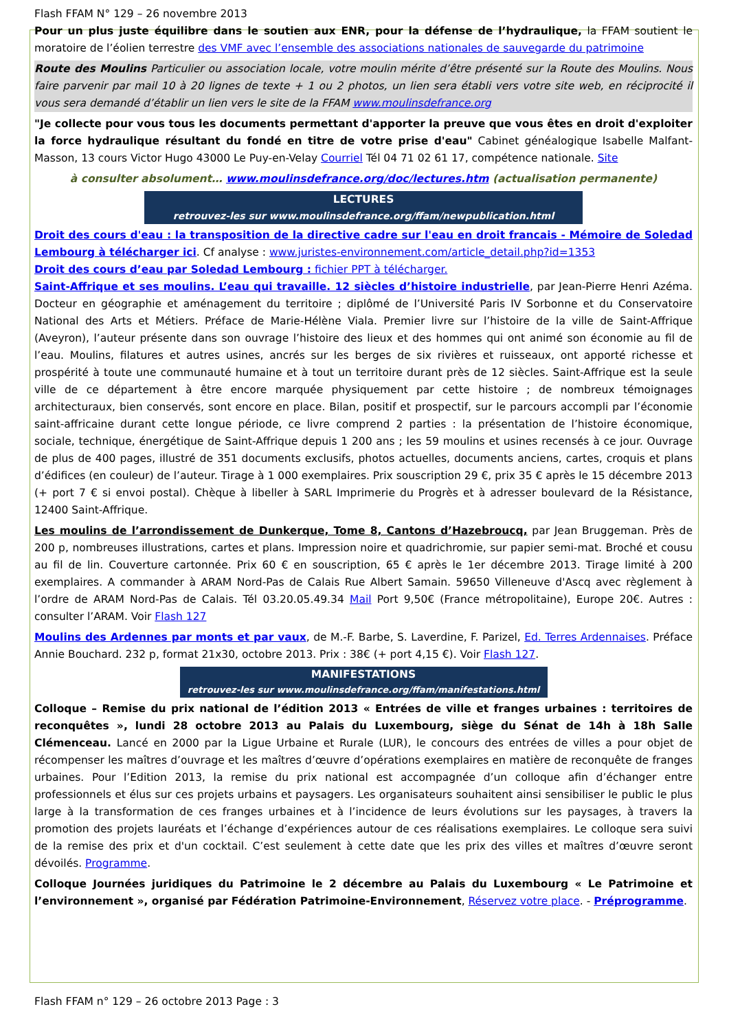Flash FFAM N° 129 – 26 novembre 2013
Pour un plus juste équilibre dans le soutien aux ENR, pour la défense de l’hydraulique, la FFAM soutient le moratoire de l’éolien terrestre des VMF avec l’ensemble des associations nationales de sauvegarde du patrimoine
Route des Moulins Particulier ou association locale, votre moulin mérite d’être présenté sur la Route des Moulins. Nous faire parvenir par mail 10 à 20 lignes de texte + 1 ou 2 photos, un lien sera établi vers votre site web, en réciprocité il vous sera demandé d’établir un lien vers le site de la FFAM www.moulinsdefrance.org
"Je collecte pour vous tous les documents permettant d'apporter la preuve que vous êtes en droit d'exploiter la force hydraulique résultant du fondé en titre de votre prise d'eau" Cabinet généalogique Isabelle Malfant-Masson, 13 cours Victor Hugo 43000 Le Puy-en-Velay Courriel Tél 04 71 02 61 17, compétence nationale. Site
à consulter absolument… www.moulinsdefrance.org/doc/lectures.htm (actualisation permanente)
LECTURES
retrouvez-les sur www.moulinsdefrance.org/ffam/newpublication.html
Droit des cours d'eau : la transposition de la directive cadre sur l'eau en droit francais - Mémoire de Soledad Lembourg à télécharger ici. Cf analyse : www.juristes-environnement.com/article_detail.php?id=1353
Droit des cours d’eau par Soledad Lembourg : fichier PPT à télécharger.
Saint-Affrique et ses moulins. L’eau qui travaille. 12 siècles d’histoire industrielle, par Jean-Pierre Henri Azéma. Docteur en géographie et aménagement du territoire ; diplômé de l’Université Paris IV Sorbonne et du Conservatoire National des Arts et Métiers. Préface de Marie-Hélène Viala. Premier livre sur l’histoire de la ville de Saint-Affrique (Aveyron), l’auteur présente dans son ouvrage l’histoire des lieux et des hommes qui ont animé son économie au fil de l’eau. Moulins, filatures et autres usines, ancrés sur les berges de six rivières et ruisseaux, ont apporté richesse et prospérité à toute une communauté humaine et à tout un territoire durant près de 12 siècles. Saint-Affrique est la seule ville de ce département à être encore marquée physiquement par cette histoire ; de nombreux témoignages architecturaux, bien conservés, sont encore en place. Bilan, positif et prospectif, sur le parcours accompli par l’économie saint-affricaine durant cette longue période, ce livre comprend 2 parties : la présentation de l’histoire économique, sociale, technique, énergétique de Saint-Affrique depuis 1 200 ans ; les 59 moulins et usines recensés à ce jour. Ouvrage de plus de 400 pages, illustré de 351 documents exclusifs, photos actuelles, documents anciens, cartes, croquis et plans d’édifices (en couleur) de l’auteur. Tirage à 1 000 exemplaires. Prix souscription 29 €, prix 35 € après le 15 décembre 2013 (+ port 7 € si envoi postal). Chèque à libeller à SARL Imprimerie du Progrès et à adresser boulevard de la Résistance, 12400 Saint-Affrique.
Les moulins de l’arrondissement de Dunkerque, Tome 8, Cantons d’Hazebroucq, par Jean Bruggeman. Près de 200 p, nombreuses illustrations, cartes et plans. Impression noire et quadrichromie, sur papier semi-mat. Broché et cousu au fil de lin. Couverture cartonnée. Prix 60 € en souscription, 65 € après le 1er décembre 2013. Tirage limité à 200 exemplaires. A commander à ARAM Nord-Pas de Calais Rue Albert Samain. 59650 Villeneuve d'Ascq avec règlement à l’ordre de ARAM Nord-Pas de Calais. Tél 03.20.05.49.34 Mail Port 9,50€ (France métropolitaine), Europe 20€. Autres : consulter l’ARAM. Voir Flash 127
Moulins des Ardennes par monts et par vaux, de M.-F. Barbe, S. Laverdine, F. Parizel, Ed. Terres Ardennaises. Préface Annie Bouchard. 232 p, format 21x30, octobre 2013. Prix : 38€ (+ port 4,15 €). Voir Flash 127.
MANIFESTATIONS
retrouvez-les sur www.moulinsdefrance.org/ffam/manifestations.html
Colloque – Remise du prix national de l’édition 2013 « Entrées de ville et franges urbaines : territoires de reconquêtes », lundi 28 octobre 2013 au Palais du Luxembourg, siège du Sénat de 14h à 18h Salle Clémenceau. Lancé en 2000 par la Ligue Urbaine et Rurale (LUR), le concours des entrées de villes a pour objet de récompenser les maîtres d’ouvrage et les maîtres d’œuvre d’opérations exemplaires en matière de reconquête de franges urbaines. Pour l’Edition 2013, la remise du prix national est accompagnée d’un colloque afin d’échanger entre professionnels et élus sur ces projets urbains et paysagers. Les organisateurs souhaitent ainsi sensibiliser le public le plus large à la transformation de ces franges urbaines et à l’incidence de leurs évolutions sur les paysages, à travers la promotion des projets lauréats et l’échange d’expériences autour de ces réalisations exemplaires. Le colloque sera suivi de la remise des prix et d'un cocktail. C’est seulement à cette date que les prix des villes et maîtres d’œuvre seront dévoilés. Programme.
Colloque Journées juridiques du Patrimoine le 2 décembre au Palais du Luxembourg « Le Patrimoine et l’environnement », organisé par Fédération Patrimoine-Environnement, Réservez votre place. - Préprogramme.
Flash FFAM n° 129 – 26 octobre 2013 Page : 3